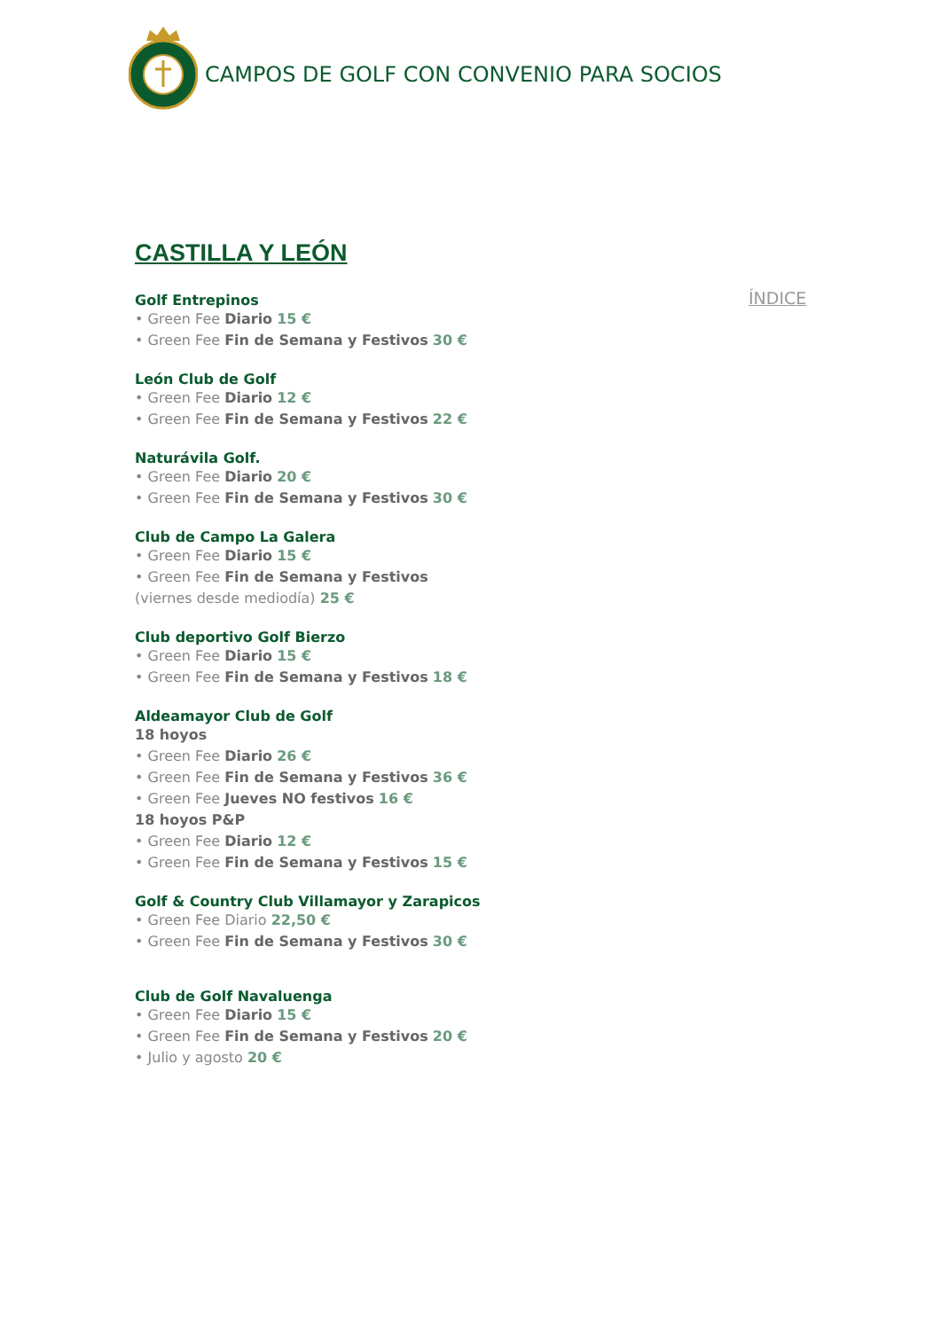CAMPOS DE GOLF CON CONVENIO PARA SOCIOS
ÍNDICE
CASTILLA Y LEÓN
Golf Entrepinos
• Green Fee Diario 15 €
• Green Fee Fin de Semana y Festivos 30 €
León Club de Golf
• Green Fee Diario 12 €
• Green Fee Fin de Semana y Festivos 22 €
Naturávila Golf.
• Green Fee Diario 20 €
• Green Fee Fin de Semana y Festivos 30 €
Club de Campo La Galera
• Green Fee Diario 15 €
• Green Fee Fin de Semana y Festivos
(viernes desde mediodía) 25 €
Club deportivo Golf Bierzo
• Green Fee Diario 15 €
• Green Fee Fin de Semana y Festivos 18 €
Aldeamayor Club de Golf
18 hoyos
• Green Fee Diario 26 €
• Green Fee Fin de Semana y Festivos 36 €
• Green Fee Jueves NO festivos 16 €
18 hoyos P&P
• Green Fee Diario 12 €
• Green Fee Fin de Semana y Festivos 15 €
Golf & Country Club Villamayor y Zarapicos
• Green Fee Diario 22,50 €
• Green Fee Fin de Semana y Festivos 30 €
Club de Golf Navaluenga
• Green Fee Diario 15 €
• Green Fee Fin de Semana y Festivos 20 €
• Julio y agosto 20 €